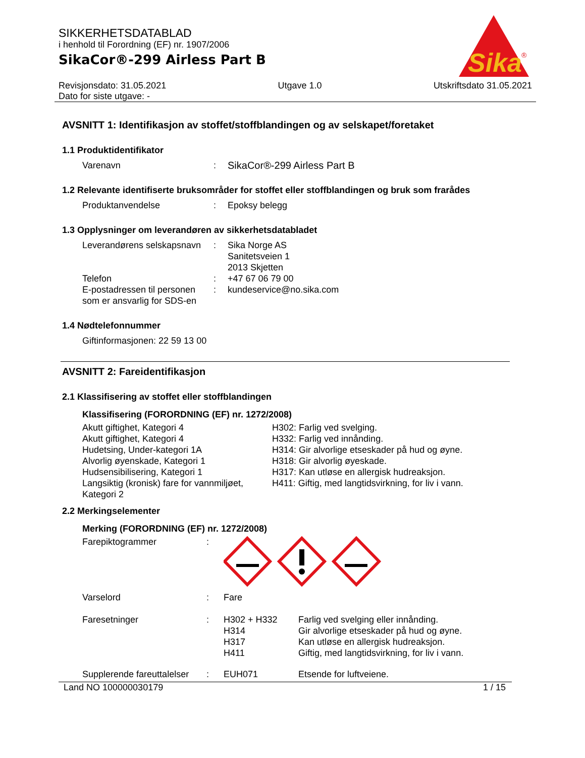Sika
®
SIKKERHETSDATABLAD
i henhold til Forordning (EF) nr. 1907/2006
SikaCor®-299 Airless Part B
Revisjonsdato: 31.05.2021
Dato for siste utgave: -
Utgave 1.0 Utskriftsdato 31.05.2021
AVSNITT 1: Identifikasjon av stoffet/stoffblandingen og av selskapet/foretaket
1.1 Produktidentifikator
| Varenavn | : | SikaCor®-299 Airless Part B |
1.2 Relevante identifiserte bruksområder for stoffet eller stoffblandingen og bruk som frarådes
| Produktanvendelse | : | Epoksy belegg |
1.3 Opplysninger om leverandøren av sikkerhetsdatabladet
| Leverandørens selskapsnavn | : | Sika Norge AS Sanitetsveien 1 2013 Skjetten |
| Telefon | : | +47 67 06 79 00 |
| E-postadressen til personen som er ansvarlig for SDS-en | : | kundeservice@no.sika.com |
1.4 Nødtelefonnummer
| Giftinformasjonen: 22 59 13 00 |
AVSNITT 2: Fareidentifikasjon
2.1 Klassifisering av stoffet eller stoffblandingen
Klassifisering (FORORDNING (EF) nr. 1272/2008)
| Akutt giftighet, Kategori 4 Akutt giftighet, Kategori 4 Hudetsing, Under-kategori 1A Alvorlig øyenskade, Kategori 1 Hudsensibilisering, Kategori 1 Langsiktig (kronisk) fare for vannmiljøet, Kategori 2 | H302: Farlig ved svelging. H332: Farlig ved innånding. H314: Gir alvorlige etseskader på hud og øyne. H318: Gir alvorlig øyeskade. H317: Kan utløse en allergisk hudreaksjon. H411: Giftig, med langtidsvirkning, for liv i vann. |
2.2 Merkingselementer
Merking (FORORDNING (EF) nr. 1272/2008)
| Farepiktogrammer | : | | |
| Varselord | : | Fare | |
| Faresetninger | : | H302 + H332 H314 H317 H411 | Farlig ved svelging eller innånding. Gir alvorlige etseskader på hud og øyne. Kan utløse en allergisk hudreaksjon. Giftig, med langtidsvirkning, for liv i vann. |
| Supplerende fareuttalelser | : | EUH071 | Etsende for luftveiene. |
Land NO 100000030179 1 / 15